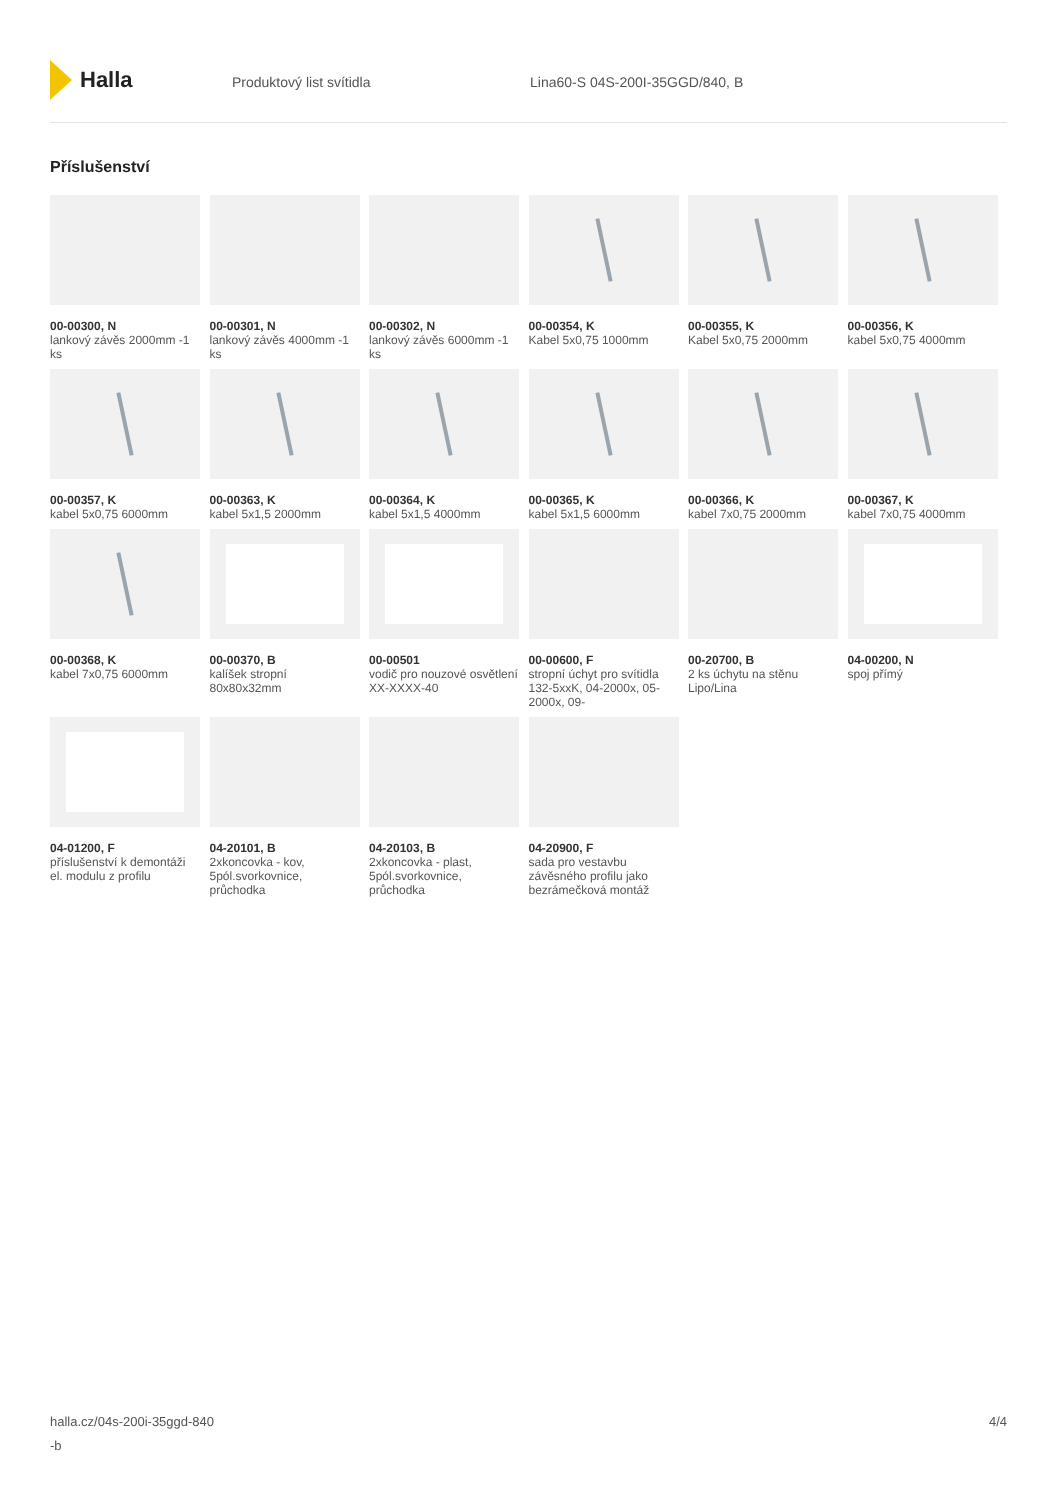Halla
Produktový list svítidla Lina60-S 04S-200I-35GGD/840, B
Příslušenství
00-00300, N
lankový závěs 2000mm -1 ks
00-00301, N
lankový závěs 4000mm -1 ks
00-00302, N
lankový závěs 6000mm -1 ks
00-00354, K
Kabel 5x0,75 1000mm
00-00355, K
Kabel 5x0,75 2000mm
00-00356, K
kabel 5x0,75 4000mm
00-00357, K
kabel 5x0,75 6000mm
00-00363, K
kabel 5x1,5 2000mm
00-00364, K
kabel 5x1,5 4000mm
00-00365, K
kabel 5x1,5 6000mm
00-00366, K
kabel 7x0,75 2000mm
00-00367, K
kabel 7x0,75 4000mm
00-00368, K
kabel 7x0,75 6000mm
00-00370, B
kalíšek stropní 80x80x32mm
00-00501
vodič pro nouzové osvětlení XX-XXXX-40
00-00600, F
stropní úchyt pro svítidla 132-5xxK, 04-2000x, 05-2000x, 09-
00-20700, B
2 ks úchytu na stěnu Lipo/Lina
04-00200, N
spoj přímý
04-01200, F
příslušenství k demontáži el. modulu z profilu
04-20101, B
2xkoncovka - kov, 5pól.svorkovnice, průchodka
04-20103, B
2xkoncovka - plast, 5pól.svorkovnice, průchodka
04-20900, F
sada pro vestavbu závěsného profilu jako bezrámečková montáž
halla.cz/04s-200i-35ggd-840
-b
4/4